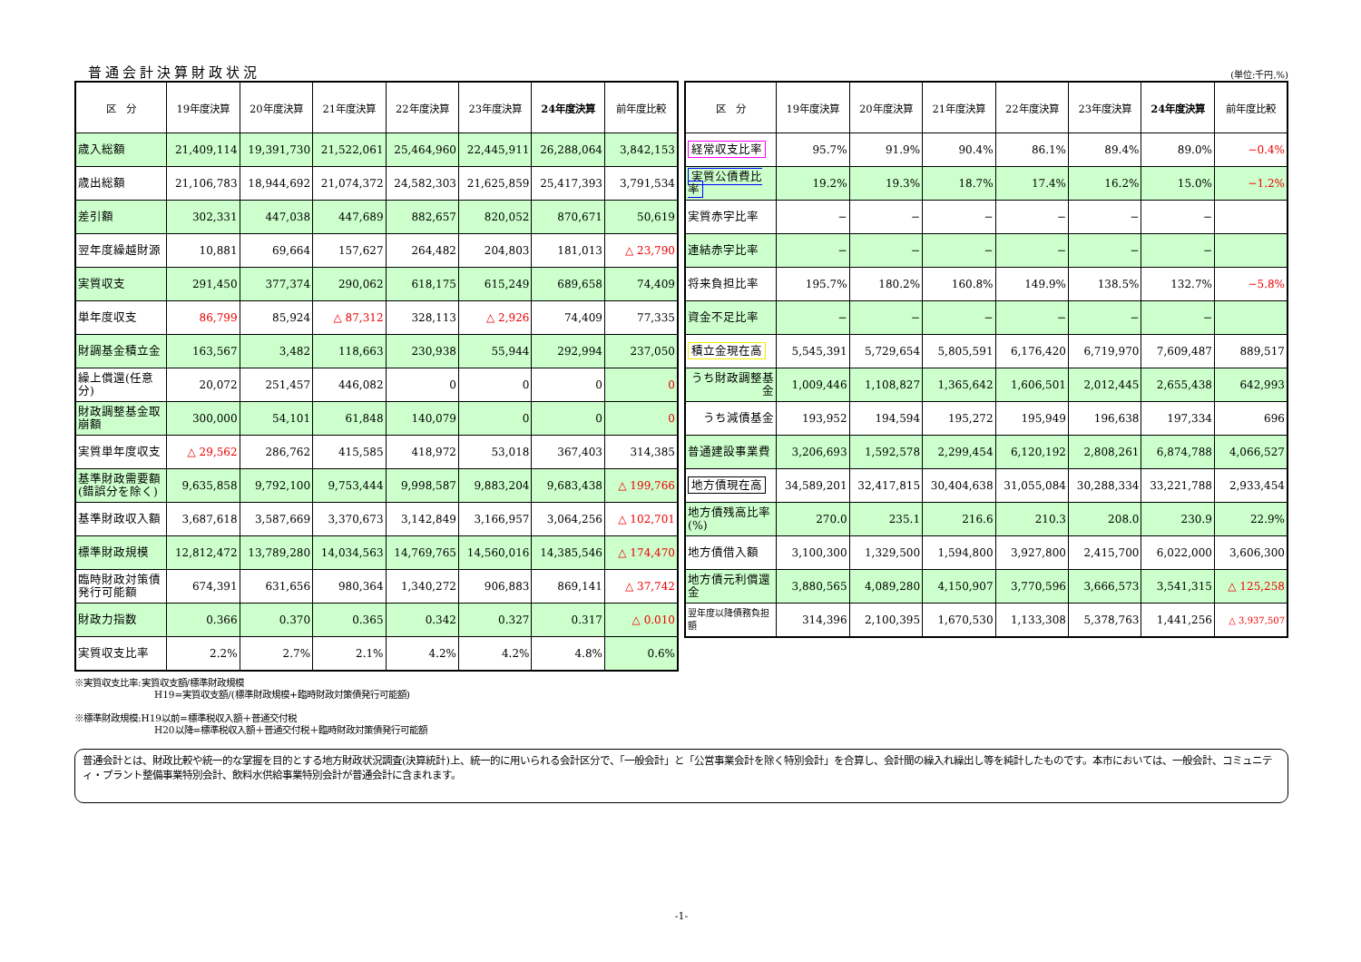普通会計決算財政状況
(単位:千円,%)
| 区 分 | 19年度決算 | 20年度決算 | 21年度決算 | 22年度決算 | 23年度決算 | 24年度決算 | 前年度比較 |
| --- | --- | --- | --- | --- | --- | --- | --- |
| 歳入総額 | 21,409,114 | 19,391,730 | 21,522,061 | 25,464,960 | 22,445,911 | 26,288,064 | 3,842,153 |
| 歳出総額 | 21,106,783 | 18,944,692 | 21,074,372 | 24,582,303 | 21,625,859 | 25,417,393 | 3,791,534 |
| 差引額 | 302,331 | 447,038 | 447,689 | 882,657 | 820,052 | 870,671 | 50,619 |
| 翌年度繰越財源 | 10,881 | 69,664 | 157,627 | 264,482 | 204,803 | 181,013 | △ 23,790 |
| 実質収支 | 291,450 | 377,374 | 290,062 | 618,175 | 615,249 | 689,658 | 74,409 |
| 単年度収支 | 86,799 | 85,924 | △ 87,312 | 328,113 | △ 2,926 | 74,409 | 77,335 |
| 財調基金積立金 | 163,567 | 3,482 | 118,663 | 230,938 | 55,944 | 292,994 | 237,050 |
| 繰上償還(任意分) | 20,072 | 251,457 | 446,082 | 0 | 0 | 0 | 0 |
| 財政調整基金取崩額 | 300,000 | 54,101 | 61,848 | 140,079 | 0 | 0 | 0 |
| 実質単年度収支 | △ 29,562 | 286,762 | 415,585 | 418,972 | 53,018 | 367,403 | 314,385 |
| 基準財政需要額(錯誤分を除く) | 9,635,858 | 9,792,100 | 9,753,444 | 9,998,587 | 9,883,204 | 9,683,438 | △ 199,766 |
| 基準財政収入額 | 3,687,618 | 3,587,669 | 3,370,673 | 3,142,849 | 3,166,957 | 3,064,256 | △ 102,701 |
| 標準財政規模 | 12,812,472 | 13,789,280 | 14,034,563 | 14,769,765 | 14,560,016 | 14,385,546 | △ 174,470 |
| 臨時財政対策債発行可能額 | 674,391 | 631,656 | 980,364 | 1,340,272 | 906,883 | 869,141 | △ 37,742 |
| 財政力指数 | 0.366 | 0.370 | 0.365 | 0.342 | 0.327 | 0.317 | △ 0.010 |
| 実質収支比率 | 2.2% | 2.7% | 2.1% | 4.2% | 4.2% | 4.8% | 0.6% |
| 区 分 | 19年度決算 | 20年度決算 | 21年度決算 | 22年度決算 | 23年度決算 | 24年度決算 | 前年度比較 |
| --- | --- | --- | --- | --- | --- | --- | --- |
| 経常収支比率 | 95.7% | 91.9% | 90.4% | 86.1% | 89.4% | 89.0% | −0.4% |
| 実質公債費比率 | 19.2% | 19.3% | 18.7% | 17.4% | 16.2% | 15.0% | −1.2% |
| 実質赤字比率 | − | − | − | − | − | − | |
| 連結赤字比率 | − | − | − | − | − | − | |
| 将来負担比率 | 195.7% | 180.2% | 160.8% | 149.9% | 138.5% | 132.7% | −5.8% |
| 資金不足比率 | − | − | − | − | − | − | |
| 積立金現在高 | 5,545,391 | 5,729,654 | 5,805,591 | 6,176,420 | 6,719,970 | 7,609,487 | 889,517 |
| うち財政調整基金 | 1,009,446 | 1,108,827 | 1,365,642 | 1,606,501 | 2,012,445 | 2,655,438 | 642,993 |
| うち減債基金 | 193,952 | 194,594 | 195,272 | 195,949 | 196,638 | 197,334 | 696 |
| 普通建設事業費 | 3,206,693 | 1,592,578 | 2,299,454 | 6,120,192 | 2,808,261 | 6,874,788 | 4,066,527 |
| 地方債現在高 | 34,589,201 | 32,417,815 | 30,404,638 | 31,055,084 | 30,288,334 | 33,221,788 | 2,933,454 |
| 地方債残高比率(%) | 270.0 | 235.1 | 216.6 | 210.3 | 208.0 | 230.9 | 22.9% |
| 地方債借入額 | 3,100,300 | 1,329,500 | 1,594,800 | 3,927,800 | 2,415,700 | 6,022,000 | 3,606,300 |
| 地方債元利償還金 | 3,880,565 | 4,089,280 | 4,150,907 | 3,770,596 | 3,666,573 | 3,541,315 | △ 125,258 |
| 翌年度以降債務負担額 | 314,396 | 2,100,395 | 1,670,530 | 1,133,308 | 5,378,763 | 1,441,256 | △ 3,937,507 |
※実質収支比率:実質収支額/標準財政規模
H19=実質収支額/(標準財政規模+臨時財政対策債発行可能額)
※標準財政規模:H19以前=標準税収入額＋普通交付税
H20以降=標準税収入額＋普通交付税＋臨時財政対策債発行可能額
普通会計とは、財政比較や統一的な掌握を目的とする地方財政状況調査(決算統計)上、統一的に用いられる会計区分で、「一般会計」と「公営事業会計を除く特別会計」を合算し、会計間の繰入れ繰出し等を純計したものです。本市においては、一般会計、コミュニティ・プラント整備事業特別会計、飲料水供給事業特別会計が普通会計に含まれます。
-1-